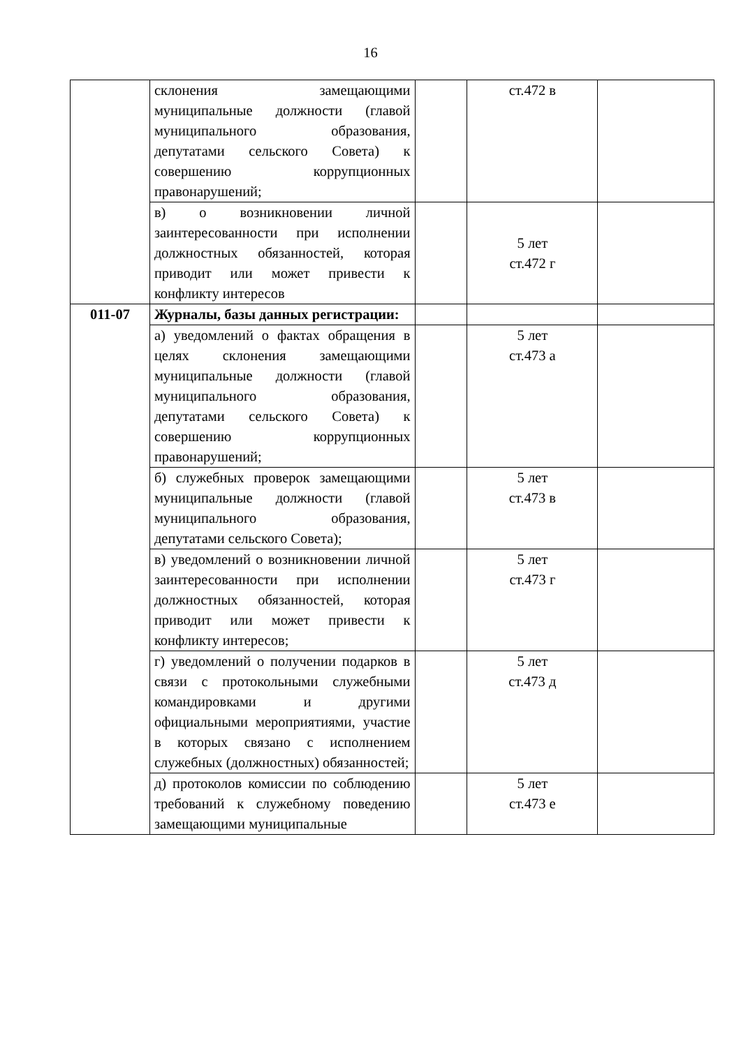16
| | склонения замещающими муниципальные должности (главой муниципального образования, депутатами сельского Совета) к совершению коррупционных правонарушений; | | ст.472 в | |
| | в) о возникновении личной заинтересованности при исполнении должностных обязанностей, которая приводит или может привести к конфликту интересов | | 5 лет ст.472 г | |
| 011-07 | Журналы, базы данных регистрации: | | | |
| | а) уведомлений о фактах обращения в целях склонения замещающими муниципальные должности (главой муниципального образования, депутатами сельского Совета) к совершению коррупционных правонарушений; | | 5 лет ст.473 а | |
| | б) служебных проверок замещающими муниципальные должности (главой муниципального образования, депутатами сельского Совета); | | 5 лет ст.473 в | |
| | в) уведомлений о возникновении личной заинтересованности при исполнении должностных обязанностей, которая приводит или может привести к конфликту интересов; | | 5 лет ст.473 г | |
| | г) уведомлений о получении подарков в связи с протокольными служебными командировками и другими официальными мероприятиями, участие в которых связано с исполнением служебных (должностных) обязанностей; | | 5 лет ст.473 д | |
| | д) протоколов комиссии по соблюдению требований к служебному поведению замещающими муниципальные | | 5 лет ст.473 е | |